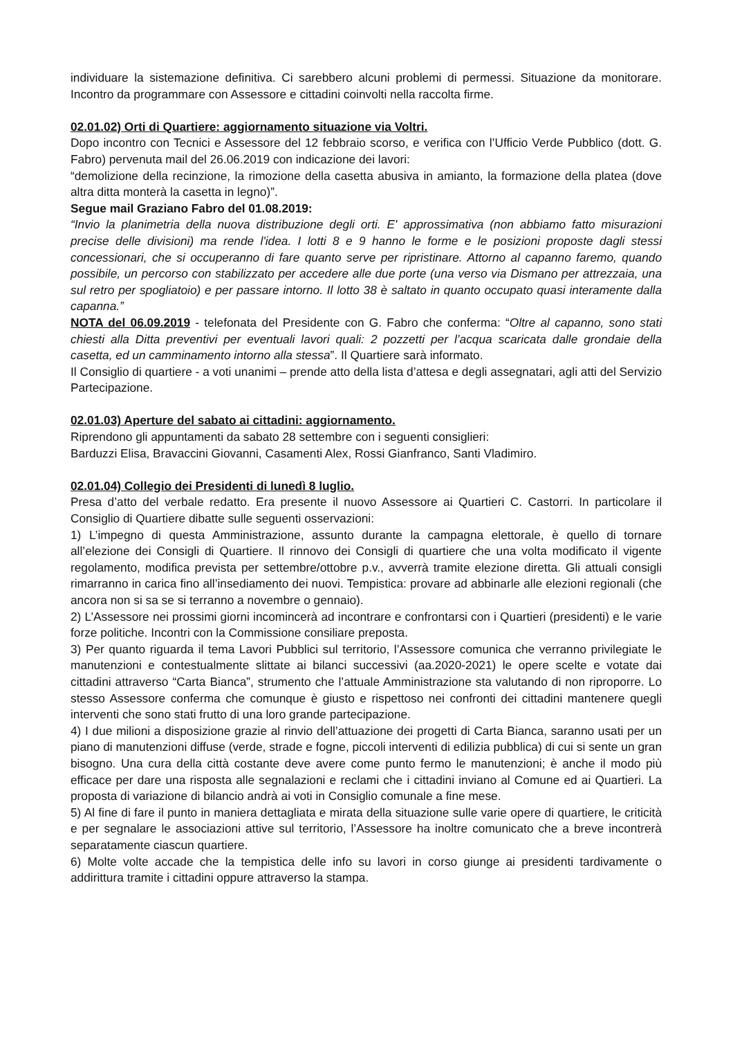individuare la sistemazione definitiva. Ci sarebbero alcuni problemi di permessi. Situazione da monitorare. Incontro da programmare con Assessore e cittadini coinvolti nella raccolta firme.
02.01.02) Orti di Quartiere: aggiornamento situazione via Voltri.
Dopo incontro con Tecnici e Assessore del 12 febbraio scorso, e verifica con l’Ufficio Verde Pubblico (dott. G. Fabro) pervenuta mail del 26.06.2019 con indicazione dei lavori:
“demolizione della recinzione, la rimozione della casetta abusiva in amianto, la formazione della platea (dove altra ditta monterà la casetta in legno)”.
Segue mail Graziano Fabro del 01.08.2019:
“Invio la planimetria della nuova distribuzione degli orti. E' approssimativa (non abbiamo fatto misurazioni precise delle divisioni) ma rende l'idea. I lotti 8 e 9 hanno le forme e le posizioni proposte dagli stessi concessionari, che si occuperanno di fare quanto serve per ripristinare. Attorno al capanno faremo, quando possibile, un percorso con stabilizzato per accedere alle due porte (una verso via Dismano per attrezzaia, una sul retro per spogliatoio) e per passare intorno. Il lotto 38 è saltato in quanto occupato quasi interamente dalla capanna.”
NOTA del 06.09.2019 - telefonata del Presidente con G. Fabro che conferma: “Oltre al capanno, sono stati chiesti alla Ditta preventivi per eventuali lavori quali: 2 pozzetti per l’acqua scaricata dalle grondaie della casetta, ed un camminamento intorno alla stessa”. Il Quartiere sarà informato.
Il Consiglio di quartiere - a voti unanimi – prende atto della lista d’attesa e degli assegnatari, agli atti del Servizio Partecipazione.
02.01.03) Aperture del sabato ai cittadini: aggiornamento.
Riprendono gli appuntamenti da sabato 28 settembre con i seguenti consiglieri:
Barduzzi Elisa, Bravaccini Giovanni, Casamenti Alex, Rossi Gianfranco, Santi Vladimiro.
02.01.04) Collegio dei Presidenti di lunedì 8 luglio.
Presa d’atto del verbale redatto. Era presente il nuovo Assessore ai Quartieri C. Castorri. In particolare il Consiglio di Quartiere dibatte sulle seguenti osservazioni:
1) L’impegno di questa Amministrazione, assunto durante la campagna elettorale, è quello di tornare all’elezione dei Consigli di Quartiere. Il rinnovo dei Consigli di quartiere che una volta modificato il vigente regolamento, modifica prevista per settembre/ottobre p.v., avverrà tramite elezione diretta. Gli attuali consigli rimarranno in carica fino all’insediamento dei nuovi. Tempistica: provare ad abbinarle alle elezioni regionali (che ancora non si sa se si terranno a novembre o gennaio).
2) L’Assessore nei prossimi giorni incomincerà ad incontrare e confrontarsi con i Quartieri (presidenti) e le varie forze politiche. Incontri con la Commissione consiliare preposta.
3) Per quanto riguarda il tema Lavori Pubblici sul territorio, l’Assessore comunica che verranno privilegiate le manutenzioni e contestualmente slittate ai bilanci successivi (aa.2020-2021) le opere scelte e votate dai cittadini attraverso “Carta Bianca”, strumento che l’attuale Amministrazione sta valutando di non riproporre. Lo stesso Assessore conferma che comunque è giusto e rispettoso nei confronti dei cittadini mantenere quegli interventi che sono stati frutto di una loro grande partecipazione.
4) I due milioni a disposizione grazie al rinvio dell’attuazione dei progetti di Carta Bianca, saranno usati per un piano di manutenzioni diffuse (verde, strade e fogne, piccoli interventi di edilizia pubblica) di cui si sente un gran bisogno. Una cura della città costante deve avere come punto fermo le manutenzioni; è anche il modo più efficace per dare una risposta alle segnalazioni e reclami che i cittadini inviano al Comune ed ai Quartieri. La proposta di variazione di bilancio andrà ai voti in Consiglio comunale a fine mese.
5) Al fine di fare il punto in maniera dettagliata e mirata della situazione sulle varie opere di quartiere, le criticità e per segnalare le associazioni attive sul territorio, l’Assessore ha inoltre comunicato che a breve incontrerà separatamente ciascun quartiere.
6) Molte volte accade che la tempistica delle info su lavori in corso giunge ai presidenti tardivamente o addirittura tramite i cittadini oppure attraverso la stampa.